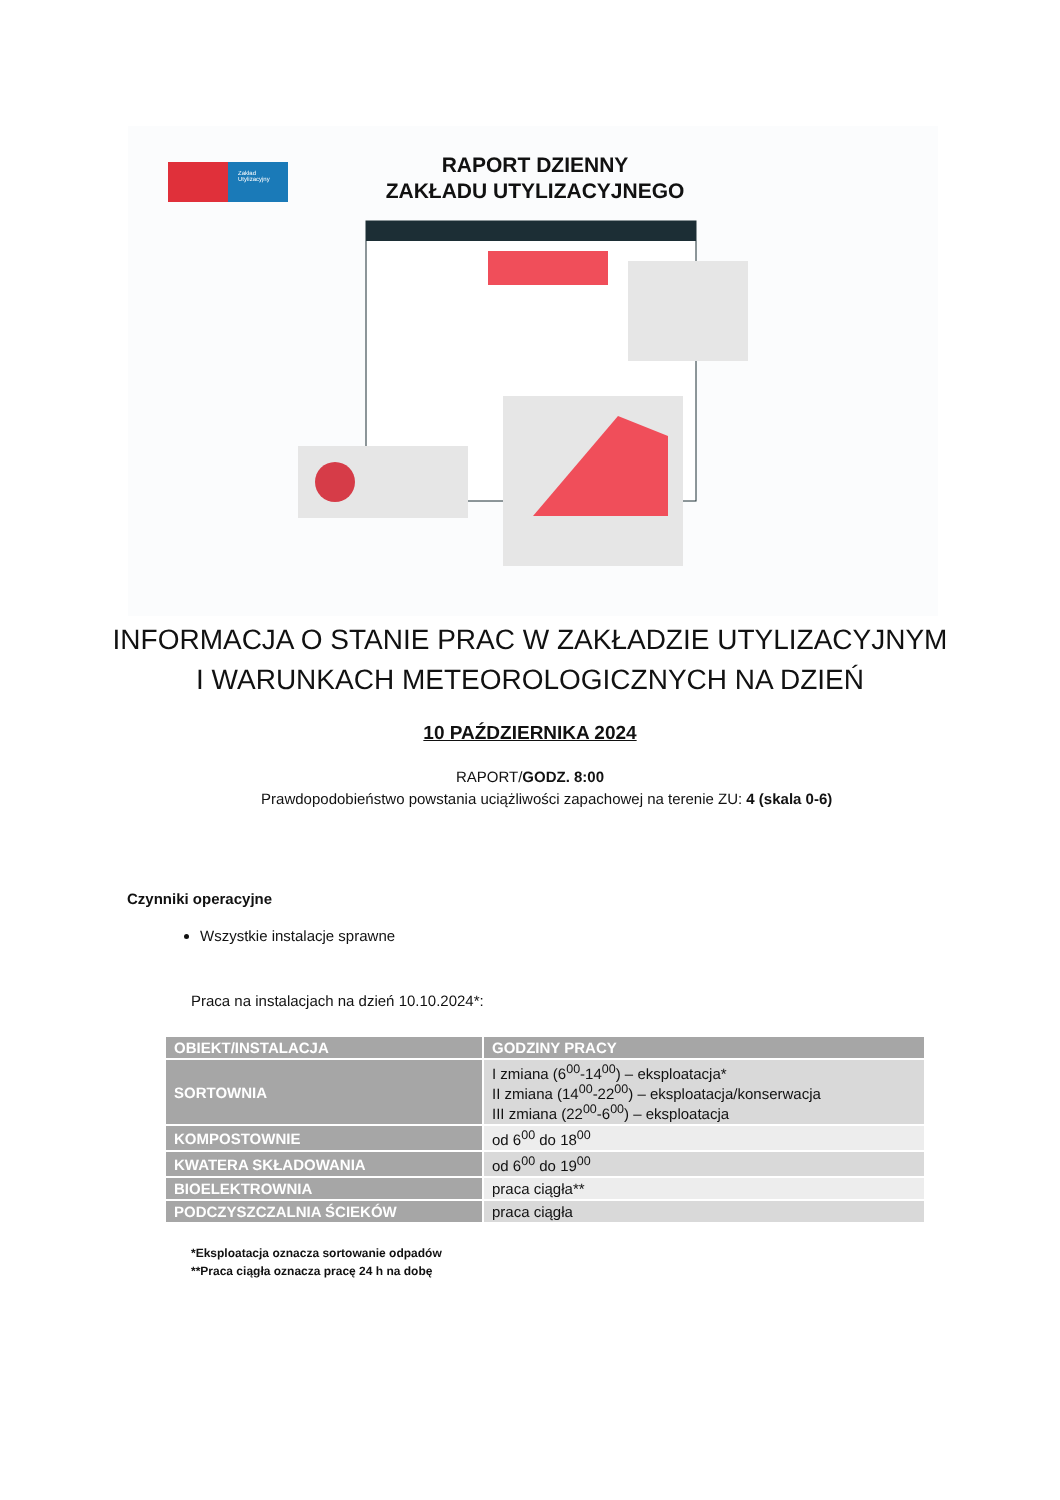Zakład Utylizacyjny
RAPORT DZIENNY
ZAKŁADU UTYLIZACYJNEGO
INFORMACJA O STANIE PRAC W ZAKŁADZIE UTYLIZACYJNYM
I WARUNKACH METEOROLOGICZNYCH NA DZIEŃ
10 PAŹDZIERNIKA 2024
RAPORT/GODZ. 8:00
Prawdopodobieństwo powstania uciążliwości zapachowej na terenie ZU: 4 (skala 0-6)
Czynniki operacyjne
Wszystkie instalacje sprawne
Praca na instalacjach na dzień 10.10.2024*:
| OBIEKT/INSTALACJA | GODZINY PRACY |
| --- | --- |
| SORTOWNIA | I zmiana (6<sup>00</sup>-14<sup>00</sup>) – eksploatacja* II zmiana (14<sup>00</sup>-22<sup>00</sup>) – eksploatacja/konserwacja III zmiana (22<sup>00</sup>-6<sup>00</sup>) – eksploatacja |
| KOMPOSTOWNIE | od 6<sup>00</sup> do 18<sup>00</sup> |
| KWATERA SKŁADOWANIA | od 6<sup>00</sup> do 19<sup>00</sup> |
| BIOELEKTROWNIA | praca ciągła** |
| PODCZYSZCZALNIA ŚCIEKÓW | praca ciągła |
*Eksploatacja oznacza sortowanie odpadów
**Praca ciągła oznacza pracę 24 h na dobę